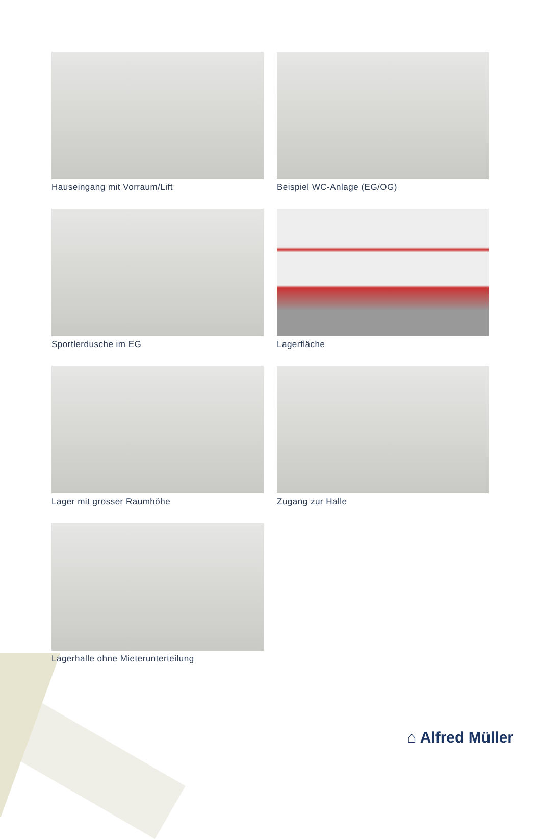Hauseingang mit Vorraum/Lift
Beispiel WC-Anlage (EG/OG)
Sportlerdusche im EG
Lagerfläche
Lager mit grosser Raumhöhe
Zugang zur Halle
Lagerhalle ohne Mieterunterteilung
⌂ Alfred Müller